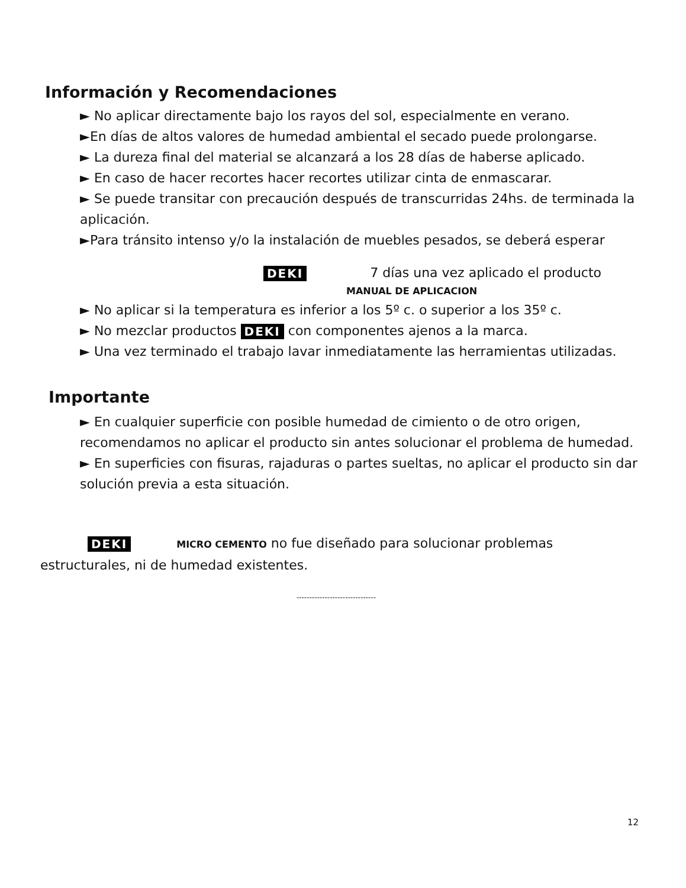Información y Recomendaciones
► No aplicar directamente bajo los rayos del sol, especialmente en verano.
►En días de altos valores de humedad ambiental el secado puede prolongarse.
► La dureza final del material se alcanzará a los 28 días de haberse aplicado.
► En caso de hacer recortes hacer recortes utilizar cinta de enmascarar.
► Se puede transitar con precaución después de transcurridas 24hs. de terminada la aplicación.
►Para tránsito intenso y/o la instalación de muebles pesados, se deberá esperar
DEKI 7 días una vez aplicado el producto
MANUAL DE APLICACION
► No aplicar si la temperatura es inferior a los 5º c. o superior a los 35º c.
► No mezclar productos DEKI con componentes ajenos a la marca.
► Una vez terminado el trabajo lavar inmediatamente las herramientas utilizadas.
Importante
► En cualquier superficie con posible humedad de cimiento o de otro origen, recomendamos no aplicar el producto sin antes solucionar el problema de humedad.
► En superficies con fisuras, rajaduras o partes sueltas, no aplicar el producto sin dar solución previa a esta situación.
DEKI MICRO CEMENTO no fue diseñado para solucionar problemas estructurales, ni de humedad existentes.
-------------------------------
12